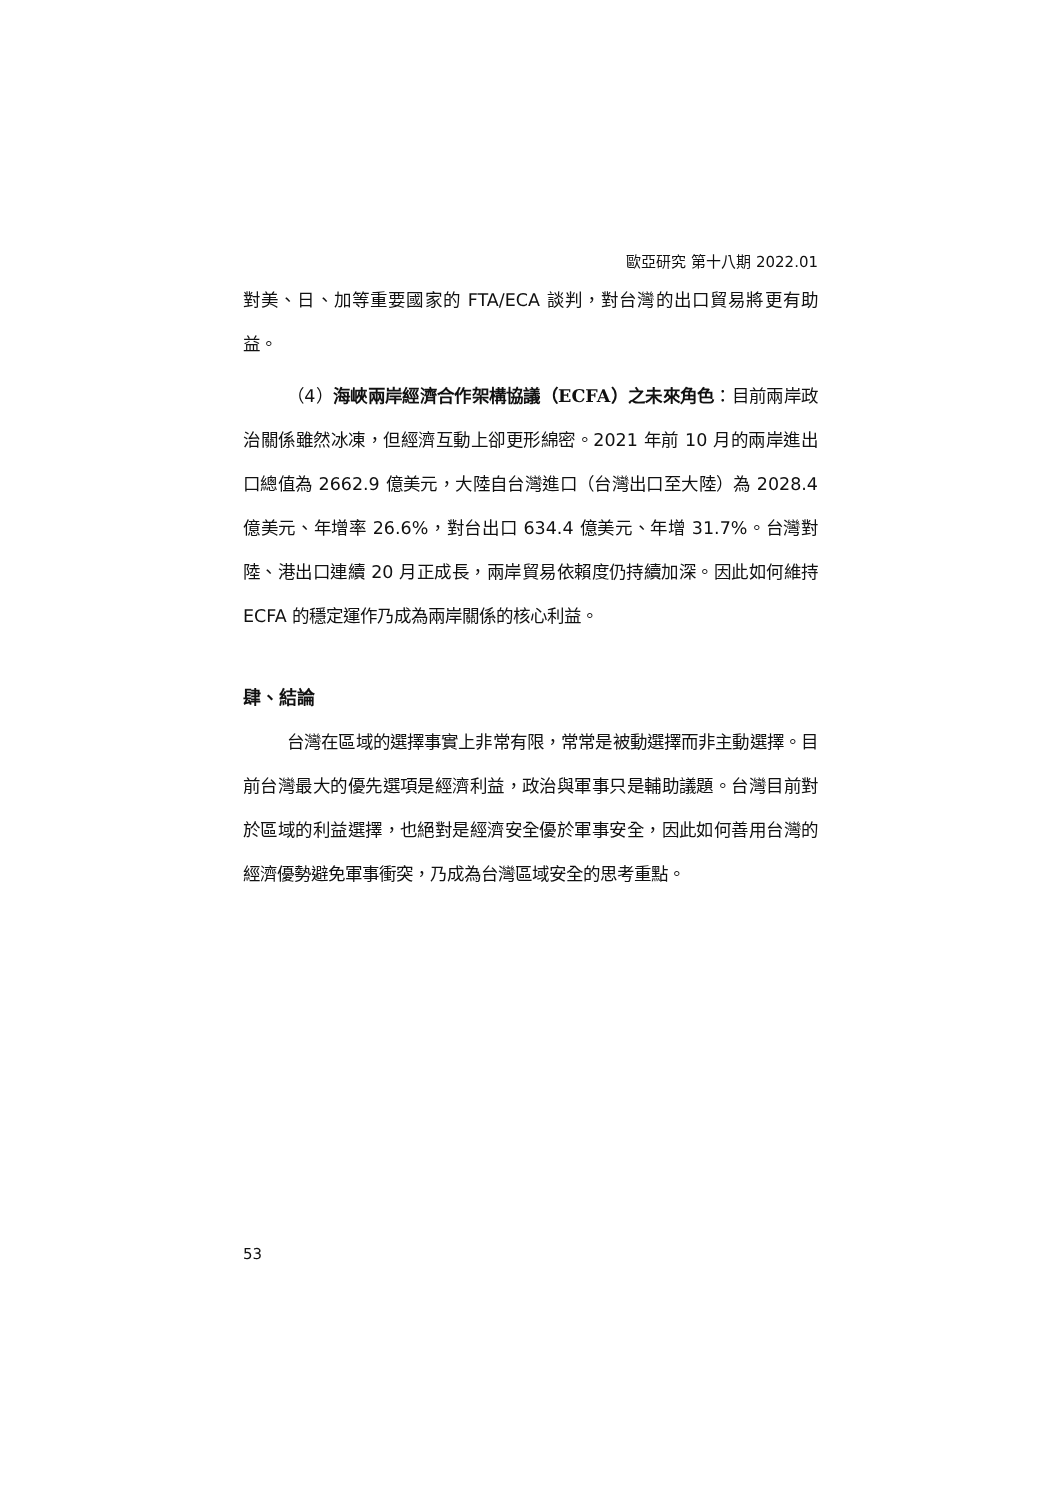歐亞研究 第十八期 2022.01
對美、日、加等重要國家的 FTA/ECA 談判，對台灣的出口貿易將更有助益。
（4）海峽兩岸經濟合作架構協議（ECFA）之未來角色：目前兩岸政治關係雖然冰凍，但經濟互動上卻更形綿密。2021 年前 10 月的兩岸進出口總值為 2662.9 億美元，大陸自台灣進口（台灣出口至大陸）為 2028.4 億美元、年增率 26.6%，對台出口 634.4 億美元、年增 31.7%。台灣對陸、港出口連續 20 月正成長，兩岸貿易依賴度仍持續加深。因此如何維持 ECFA 的穩定運作乃成為兩岸關係的核心利益。
肆、結論
台灣在區域的選擇事實上非常有限，常常是被動選擇而非主動選擇。目前台灣最大的優先選項是經濟利益，政治與軍事只是輔助議題。台灣目前對於區域的利益選擇，也絕對是經濟安全優於軍事安全，因此如何善用台灣的經濟優勢避免軍事衝突，乃成為台灣區域安全的思考重點。
53